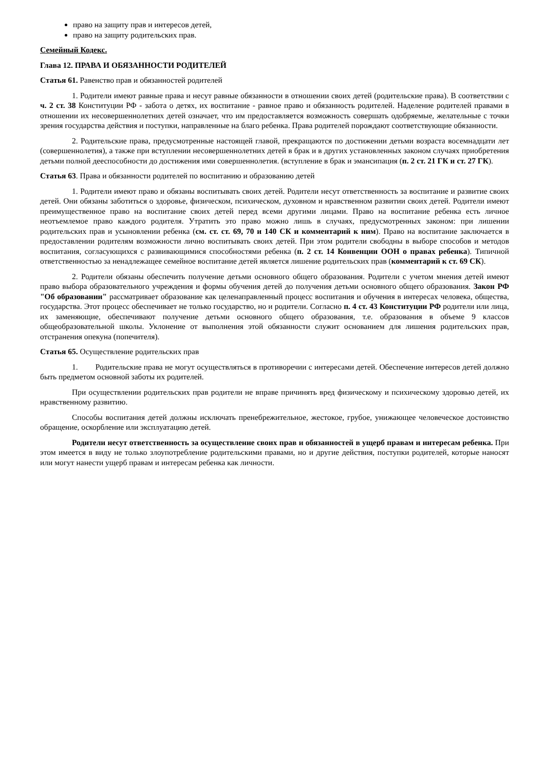право на защиту прав и интересов детей,
право на защиту родительских прав.
Семейный Кодекс.
Глава 12. ПРАВА И ОБЯЗАННОСТИ РОДИТЕЛЕЙ
Статья 61. Равенство прав и обязанностей родителей
1. Родители имеют равные права и несут равные обязанности в отношении своих детей (родительские права). В соответствии с ч. 2 ст. 38 Конституции РФ - забота о детях, их воспитание - равное право и обязанность родителей. Наделение родителей правами в отношении их несовершеннолетних детей означает, что им предоставляется возможность совершать одобряемые, желательные с точки зрения государства действия и поступки, направленные на благо ребенка. Права родителей порождают соответствующие обязанности.
2. Родительские права, предусмотренные настоящей главой, прекращаются по достижении детьми возраста восемнадцати лет (совершеннолетия), а также при вступлении несовершеннолетних детей в брак и в других установленных законом случаях приобретения детьми полной дееспособности до достижения ими совершеннолетия. (вступление в брак и эмансипация (п. 2 ст. 21 ГК и ст. 27 ГК).
Статья 63. Права и обязанности родителей по воспитанию и образованию детей
1. Родители имеют право и обязаны воспитывать своих детей. Родители несут ответственность за воспитание и развитие своих детей. Они обязаны заботиться о здоровье, физическом, психическом, духовном и нравственном развитии своих детей. Родители имеют преимущественное право на воспитание своих детей перед всеми другими лицами. Право на воспитание ребенка есть личное неотъемлемое право каждого родителя. Утратить это право можно лишь в случаях, предусмотренных законом: при лишении родительских прав и усыновлении ребенка (см. ст. ст. 69, 70 и 140 СК и комментарий к ним). Право на воспитание заключается в предоставлении родителям возможности лично воспитывать своих детей. При этом родители свободны в выборе способов и методов воспитания, согласующихся с развивающимися способностями ребенка (п. 2 ст. 14 Конвенции ООН о правах ребенка). Типичной ответственностью за ненадлежащее семейное воспитание детей является лишение родительских прав (комментарий к ст. 69 СК).
2. Родители обязаны обеспечить получение детьми основного общего образования. Родители с учетом мнения детей имеют право выбора образовательного учреждения и формы обучения детей до получения детьми основного общего образования. Закон РФ "Об образовании" рассматривает образование как целенаправленный процесс воспитания и обучения в интересах человека, общества, государства. Этот процесс обеспечивает не только государство, но и родители. Согласно п. 4 ст. 43 Конституции РФ родители или лица, их заменяющие, обеспечивают получение детьми основного общего образования, т.е. образования в объеме 9 классов общеобразовательной школы. Уклонение от выполнения этой обязанности служит основанием для лишения родительских прав, отстранения опекуна (попечителя).
Статья 65. Осуществление родительских прав
1. Родительские права не могут осуществляться в противоречии с интересами детей. Обеспечение интересов детей должно быть предметом основной заботы их родителей.
При осуществлении родительских прав родители не вправе причинять вред физическому и психическому здоровью детей, их нравственному развитию.
Способы воспитания детей должны исключать пренебрежительное, жестокое, грубое, унижающее человеческое достоинство обращение, оскорбление или эксплуатацию детей.
Родители несут ответственность за осуществление своих прав и обязанностей в ущерб правам и интересам ребенка. При этом имеется в виду не только злоупотребление родительскими правами, но и другие действия, поступки родителей, которые наносят или могут нанести ущерб правам и интересам ребенка как личности.